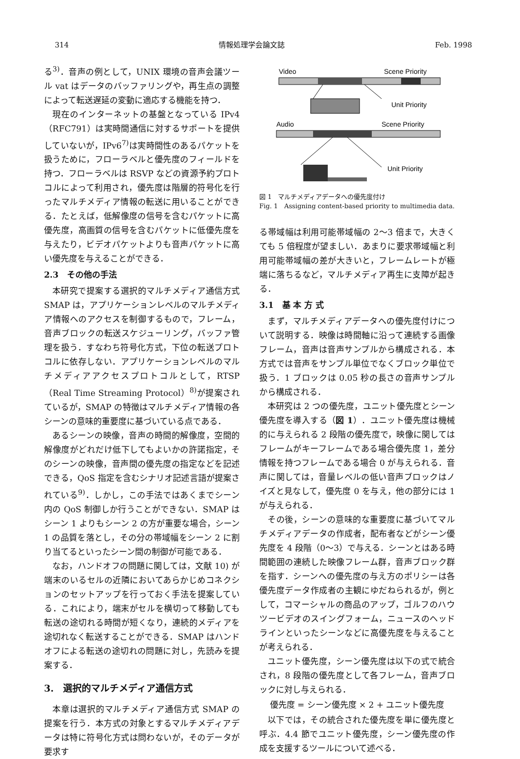314 情報処理学会論文誌 Feb. 1998
る<sup>3)</sup>．音声の例として，UNIX 環境の音声会議ツール vat はデータのバッファリングや，再生点の調整によって転送遅延の変動に適応する機能を持つ．
現在のインターネットの基盤となっている IPv4（RFC791）は実時間通信に対するサポートを提供していないが，IPv6<sup>7)</sup>は実時間性のあるパケットを扱うために，フローラベルと優先度のフィールドを持つ．フローラベルは RSVP などの資源予約プロトコルによって利用され，優先度は階層的符号化を行ったマルチメディア情報の転送に用いることができる．たとえば，低解像度の信号を含むパケットに高優先度，高画質の信号を含むパケットに低優先度を与えたり，ビデオパケットよりも音声パケットに高い優先度を与えることができる．
2.3　その他の手法
本研究で提案する選択的マルチメディア通信方式 SMAP は，アプリケーションレベルのマルチメディア情報へのアクセスを制御するもので，フレーム，音声ブロックの転送スケジューリング，バッファ管理を扱う．すなわち符号化方式，下位の転送プロトコルに依存しない．アプリケーションレベルのマルチメディアアクセスプロトコルとして，RTSP（Real Time Streaming Protocol）<sup>8)</sup>が提案されているが，SMAP の特徴はマルチメディア情報の各シーンの意味的重要度に基づいている点である．
あるシーンの映像，音声の時間的解像度，空間的解像度がどれだけ低下してもよいかの許諾指定，そのシーンの映像，音声間の優先度の指定などを記述できる，QoS 指定を含むシナリオ記述言語が提案されている<sup>9)</sup>．しかし，この手法ではあくまでシーン内の QoS 制御しか行うことができない．SMAP はシーン 1 よりもシーン 2 の方が重要な場合，シーン 1 の品質を落とし，その分の帯域幅をシーン 2 に割り当てるといったシーン間の制御が可能である．
なお，ハンドオフの問題に関しては，文献 10) が端末のいるセルの近隣においてあらかじめコネクションのセットアップを行っておく手法を提案している．これにより，端末がセルを横切って移動しても転送の途切れる時間が短くなり，連続的メディアを途切れなく転送することができる．SMAP はハンドオフによる転送の途切れの問題に対し，先読みを提案する．
3.　選択的マルチメディア通信方式
本章は選択的マルチメディア通信方式 SMAP の提案を行う．本方式の対象とするマルチメディアデータは特に符号化方式は問わないが，そのデータが要求す
Video
Scene Priority
Unit Priority
Audio
Scene Priority
Unit Priority
図 1　マルチメディアデータへの優先度付け
Fig. 1　Assigning content-based priority to multimedia data.
る帯域幅は利用可能帯域幅の 2〜3 倍まで，大きくても 5 倍程度が望ましい．あまりに要求帯域幅と利用可能帯域幅の差が大きいと，フレームレートが極端に落ちるなど，マルチメディア再生に支障が起きる．
3.1　基 本 方 式
まず，マルチメディアデータへの優先度付けについて説明する．映像は時間軸に沿って連続する画像フレーム，音声は音声サンプルから構成される．本方式では音声をサンプル単位でなくブロック単位で扱う．1 ブロックは 0.05 秒の長さの音声サンプルから構成される．
本研究は 2 つの優先度，ユニット優先度とシーン優先度を導入する（図 1）．ユニット優先度は機械的に与えられる 2 段階の優先度で，映像に関してはフレームがキーフレームである場合優先度 1，差分情報を持つフレームである場合 0 が与えられる．音声に関しては，音量レベルの低い音声ブロックはノイズと見なして，優先度 0 を与え，他の部分には 1 が与えられる．
その後，シーンの意味的な重要度に基づいてマルチメディアデータの作成者，配布者などがシーン優先度を 4 段階（0〜3）で与える．シーンとはある時間範囲の連続した映像フレーム群，音声ブロック群を指す．シーンへの優先度の与え方のポリシーは各優先度データ作成者の主観にゆだねられるが，例として，コマーシャルの商品のアップ，ゴルフのハウツービデオのスイングフォーム，ニュースのヘッドラインといったシーンなどに高優先度を与えることが考えられる．
ユニット優先度，シーン優先度は以下の式で統合され，8 段階の優先度として各フレーム，音声ブロックに対し与えられる．
優先度 = シーン優先度 × 2 + ユニット優先度
以下では，その統合された優先度を単に優先度と呼ぶ．4.4 節でユニット優先度，シーン優先度の作成を支援するツールについて述べる．